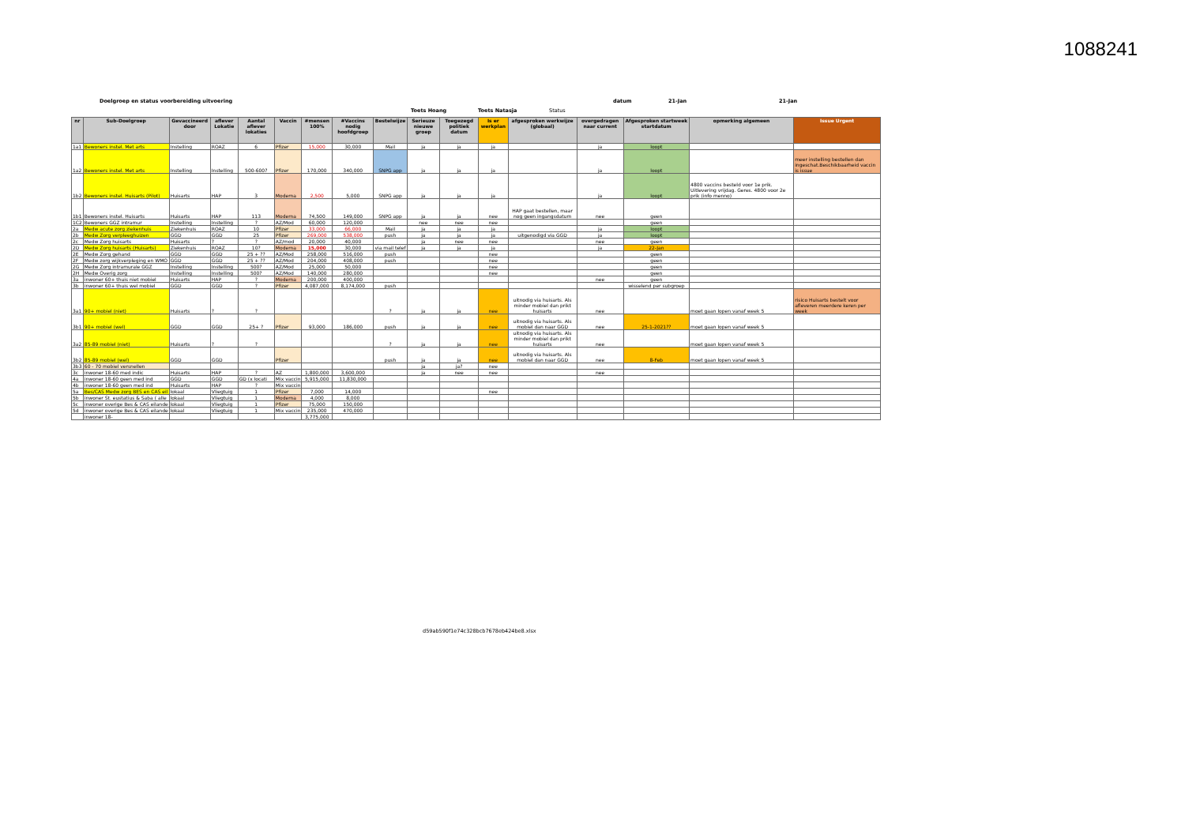1088241
Doelgroep en status voorbereiding uitvoering datum 21-Jan 21-Jan
Toets Hoang Toets Natasja Status
| nr | Sub-Doelgroep | Gevaccineerd door | aflever Lokatie | Aantal aflever lokaties | Vaccin | #mensen 100% | #Vaccins nodig hoofdgroep | Bestelwijze | Serieuze nieuwe groep | Toegezegd politiek datum | Is er werkplan | afgesproken werkwijze (globaal) | overgedragen naar current | Afgesproken startweek startdatum | opmerking algemeen | Issue Urgent |
| --- | --- | --- | --- | --- | --- | --- | --- | --- | --- | --- | --- | --- | --- | --- | --- | --- |
| 1a1 | Bewoners instel. Met arts | Instelling | ROAZ | 6 | Pfizer | 15,000 | 30,000 | Mail | ja | ja | ja | | ja | loopt | | |
| 1a2 | Bewoners instel. Met arts | Instelling | Instelling | 500-600? | Pfizer | 170,000 | 340,000 | SNPG app | ja | ja | ja | | ja | loopt | | meer instelling bestellen dan ingeschat.Beschikbaarheid vaccin is issue |
| 1b2 | Bewoners instel. Huisarts (Pilot) | Huisarts | HAP | 3 | Moderna | 2,500 | 5,000 | SNPG app | ja | ja | ja | | ja | loopt | 4800 vaccins besteld voor 1e prik. Uitlevering vrijdag. Geres. 4800 voor 2e prik (info menno) | |
| 1b1 | Bewoners instel. Huisarts | Huisarts | HAP | 113 | Moderna | 74,500 | 149,000 | SNPG app | ja | ja | nee | HAP gaat bestellen, maar nog geen ingangsdatum | nee | geen | | |
| 1C2 | Bewoners GGZ intramur | Instelling | Instelling | ? | AZ/Mod | 60,000 | 120,000 | | nee | nee | nee | | | geen | | |
| 2a | Medw acute zorg ziekenhuis | Ziekenhuis | ROAZ | 10 | Pfizer | 33,000 | 66,000 | Mail | ja | ja | ja | | ja | loopt | | |
| 2b | Medw Zorg verpleeghuizen | GGD | GGD | 25 | Pfizer | 269,000 | 538,000 | push | ja | ja | ja | uitgenodigd via GGD | ja | loopt | | |
| 2c | Medw Zorg huisarts | Huisarts | ? | ? | AZ/mod | 20,000 | 40,000 | | ja | nee | nee | | nee | geen | | |
| 2D | Medw Zorg huisarts (Huisarts) | Ziekenhuis | ROAZ | 10? | Moderna | 15,000 | 30,000 | via mail telef | ja | ja | ja | | ja | 22-Jan | | |
| 2E | Medw Zorg gehand | GGD | GGD | 25 + ?? | AZ/Mod | 258,000 | 516,000 | push | | | nee | | | geen | | |
| 2F | Medw zorg wijkverpleging en WMO | GGD | GGD | 25 + ?? | AZ/Mod | 204,000 | 408,000 | push | | | nee | | | geen | | |
| 2G | Medw Zorg intramurale GGZ | Instelling | Instelling | 500? | AZ/Mod | 25,000 | 50,000 | | | | nee | | | geen | | |
| 2H | Medw Overig zorg | Instelling | Instelling | 500? | AZ/Mod | 140,000 | 280,000 | | | | nee | | | geen | | |
| 3a | inwoner 60+ thuis niet mobiel | Huisarts | HAP | ? | Moderna | 200,000 | 400,000 | | | | | | nee | geen | | |
| 3b | inwoner 60+ thuis wel mobiel | GGD | GGD | ? | Pfizer | 4,087,000 | 8,174,000 | push | | | | | | wisselend per subgroep | | |
| 3a1 | 90+ mobiel (niet) | Huisarts | ? | ? | | | | ? | ja | ja | nee | uitnodig via huisarts. Als minder mobiel dan prikt huisarts | nee | | moet gaan lopen vanaf week 5 | risico Huisarts bestelt voor afleveren meerdere keren per week |
| 3b1 | 90+ mobiel (wel) | GGD | GGD | 25+ ? | Pfizer | 93,000 | 186,000 | push | ja | ja | nee | uitnodig via huisarts. Als mobiel dan naar GGD | nee | 25-1-2021?? | moet gaan lopen vanaf week 5 | |
| 3a2 | 85-89 mobiel (niet) | Huisarts | ? | ? | | | | ? | ja | ja | nee | uitnodig via huisarts. Als minder mobiel dan prikt huisarts | nee | | moet gaan lopen vanaf week 5 | |
| 3b2 | 85-89 mobiel (wel) | GGD | GGD | | Pfizer | | | push | ja | ja | nee | uitnodig via huisarts. Als mobiel dan naar GGD | nee | 8-Feb | moet gaan lopen vanaf week 5 | |
| 3b3 | 60 - 70 mobiel versnellen | | | | | | | | ja | ja? | nee | | | | | |
| 3c | inwoner 18-60 med indic | Huisarts | HAP | ? | AZ | 1,800,000 | 3,600,000 | | ja | nee | nee | | nee | | | |
| 4a | inwoner 18-60 geen med ind | GGD | GGD | GD (x locati | Mix vaccin | 5,915,000 | 11,830,000 | | | | | | | | | |
| 4b | inwoner 18-60 geen med ind | Huisarts | HAP | ? | Mix vaccin | | | | | | | | | | | |
| 5a | Bes/CAS Medw zorg BES en CAS eil | lokaal | Vliegtuig | 1 | Pfizer | 7,000 | 14,000 | | | | nee | | | | | |
| 5b | inwoner St. eustatius & Saba ( alle | lokaal | Vliegtuig | 1 | Moderna | 4,000 | 8,000 | | | | | | | | | |
| 5c | inwoner overige Bes & CAS eilande | lokaal | Vliegtuig | 1 | Pfizer | 75,000 | 150,000 | | | | | | | | | |
| 5d | inwoner overige Bes & CAS eilande | lokaal | Vliegtuig | 1 | Mix vaccin | 235,000 | 470,000 | | | | | | | | | |
| | inwoner 18- | | | | | 3,775,000 | | | | | | | | | | |
d59ab590f1e74c328bcb7678eb424be8.xlsx